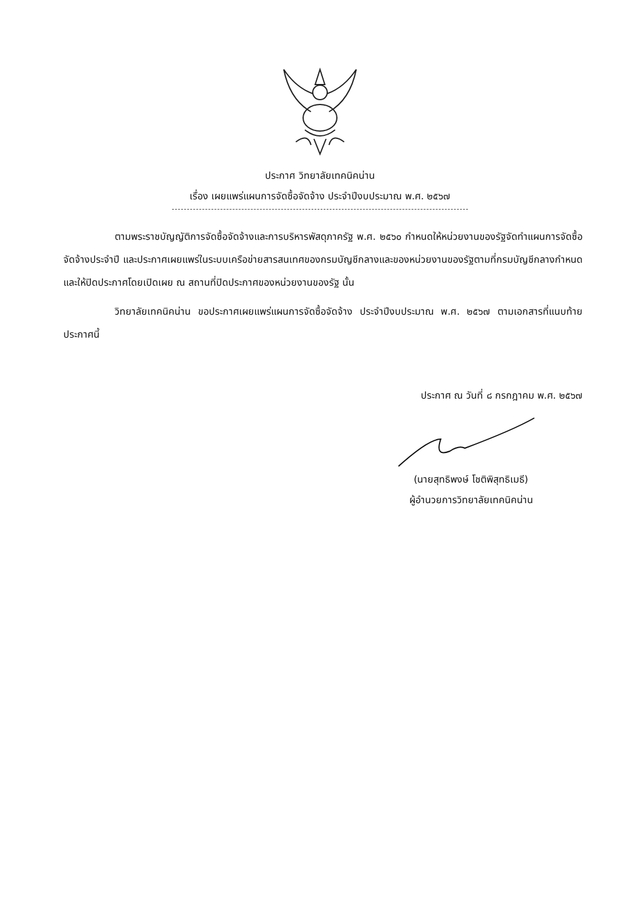ประกาศ วิทยาลัยเทคนิคน่าน
เรื่อง เผยแพร่แผนการจัดซื้อจัดจ้าง ประจำปีงบประมาณ พ.ศ. ๒๕๖๗
ตามพระราชบัญญัติการจัดซื้อจัดจ้างและการบริหารพัสดุภาครัฐ พ.ศ. ๒๕๖๐ กำหนดให้หน่วยงานของรัฐจัดทำแผนการจัดซื้อจัดจ้างประจำปี และประกาศเผยแพร่ในระบบเครือข่ายสารสนเทศของกรมบัญชีกลางและของหน่วยงานของรัฐตามที่กรมบัญชีกลางกำหนด และให้ปิดประกาศโดยเปิดเผย ณ สถานที่ปิดประกาศของหน่วยงานของรัฐ นั้น
วิทยาลัยเทคนิคน่าน ขอประกาศเผยแพร่แผนการจัดซื้อจัดจ้าง ประจำปีงบประมาณ พ.ศ. ๒๕๖๗ ตามเอกสารที่แนบท้ายประกาศนี้
ประกาศ ณ วันที่ ๘ กรกฎาคม พ.ศ. ๒๕๖๗
(นายสุทธิพงษ์ โชติพิสุทธิเมธี)
ผู้อำนวยการวิทยาลัยเทคนิคน่าน